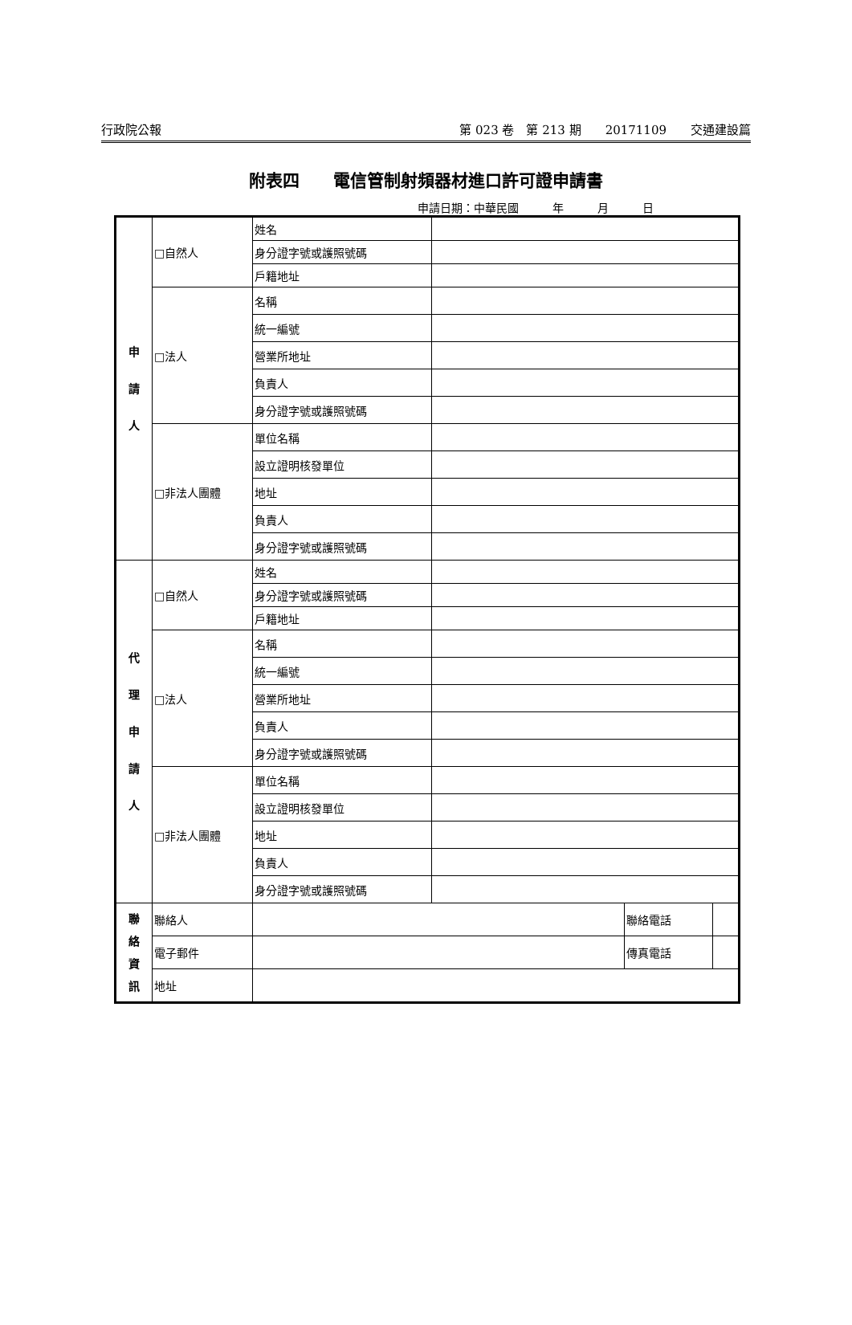行政院公報 第 023 卷　第 213 期　　20171109　　交通建設篇
附表四　　電信管制射頻器材進口許可證申請書
申請日期：中華民國　　　年　　　月　　　日
| 申 請 人 | □自然人 | 姓名 | | | |
| | | 身分證字號或護照號碼 | | | |
| | | 戶籍地址 | | | |
| | □法人 | 名稱 | | | |
| | | 統一編號 | | | |
| | | 營業所地址 | | | |
| | | 負責人 | | | |
| | | 身分證字號或護照號碼 | | | |
| | □非法人團體 | 單位名稱 | | | |
| | | 設立證明核發單位 | | | |
| | | 地址 | | | |
| | | 負責人 | | | |
| | | 身分證字號或護照號碼 | | | |
| 代 理 申 請 人 | □自然人 | 姓名 | | | |
| | | 身分證字號或護照號碼 | | | |
| | | 戶籍地址 | | | |
| | □法人 | 名稱 | | | |
| | | 統一編號 | | | |
| | | 營業所地址 | | | |
| | | 負責人 | | | |
| | | 身分證字號或護照號碼 | | | |
| | □非法人團體 | 單位名稱 | | | |
| | | 設立證明核發單位 | | | |
| | | 地址 | | | |
| | | 負責人 | | | |
| | | 身分證字號或護照號碼 | | | |
| 聯 絡 資 訊 | 聯絡人 | | | 聯絡電話 | |
| | 電子郵件 | | | 傳真電話 | |
| | 地址 | | | | |